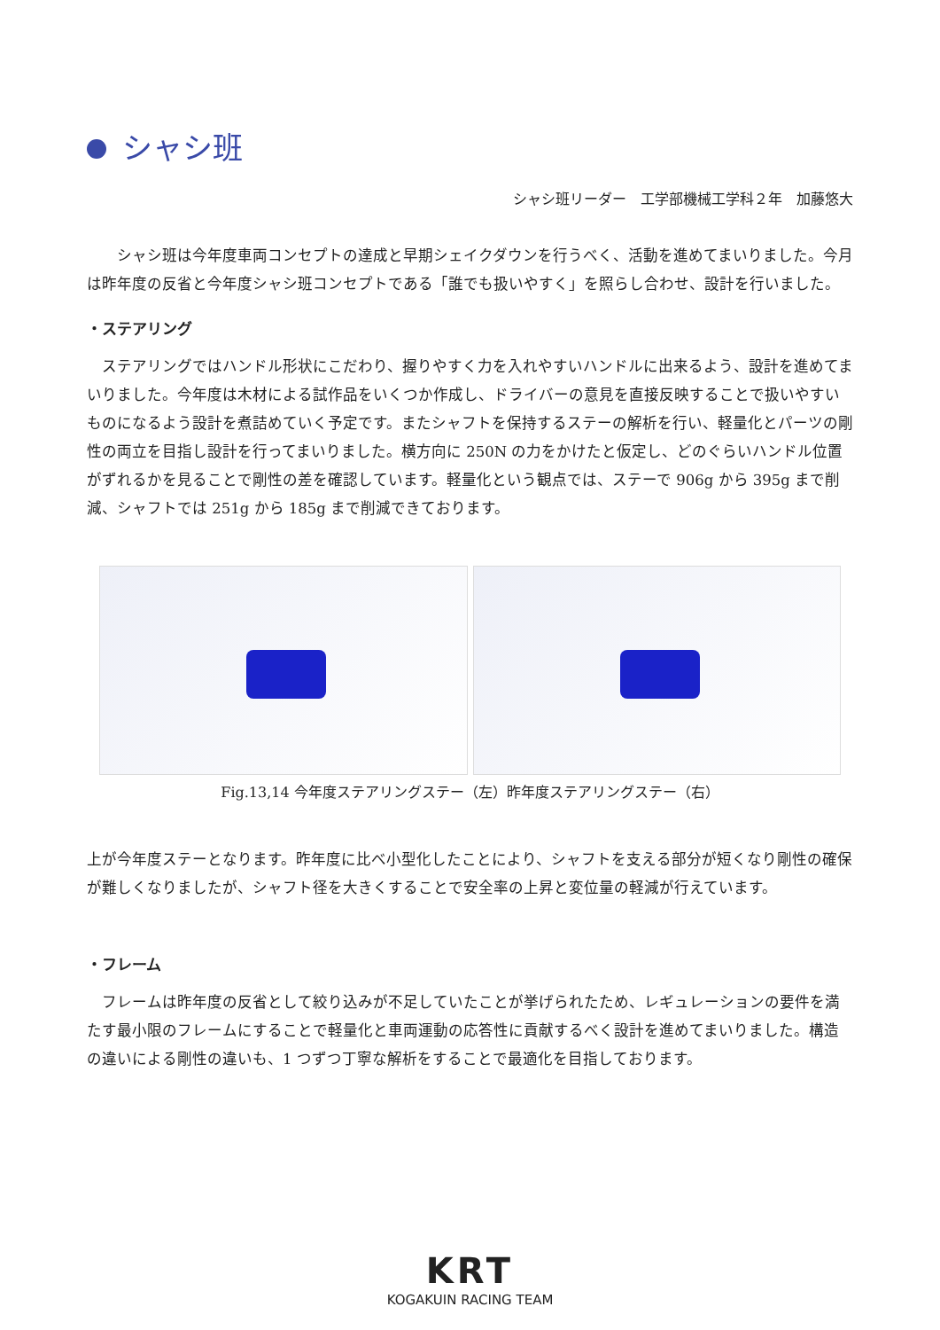シャシ班
シャシ班リーダー　工学部機械工学科２年　加藤悠大
　シャシ班は今年度車両コンセプトの達成と早期シェイクダウンを行うべく、活動を進めてまいりました。今月は昨年度の反省と今年度シャシ班コンセプトである「誰でも扱いやすく」を照らし合わせ、設計を行いました。
・ステアリング
ステアリングではハンドル形状にこだわり、握りやすく力を入れやすいハンドルに出来るよう、設計を進めてまいりました。今年度は木材による試作品をいくつか作成し、ドライバーの意見を直接反映することで扱いやすいものになるよう設計を煮詰めていく予定です。またシャフトを保持するステーの解析を行い、軽量化とパーツの剛性の両立を目指し設計を行ってまいりました。横方向に 250N の力をかけたと仮定し、どのぐらいハンドル位置がずれるかを見ることで剛性の差を確認しています。軽量化という観点では、ステーで 906g から 395g まで削減、シャフトでは 251g から 185g まで削減できております。
Fig.13,14 今年度ステアリングステー（左）昨年度ステアリングステー（右）
上が今年度ステーとなります。昨年度に比べ小型化したことにより、シャフトを支える部分が短くなり剛性の確保が難しくなりましたが、シャフト径を大きくすることで安全率の上昇と変位量の軽減が行えています。
・フレーム
フレームは昨年度の反省として絞り込みが不足していたことが挙げられたため、レギュレーションの要件を満たす最小限のフレームにすることで軽量化と車両運動の応答性に貢献するべく設計を進めてまいりました。構造の違いによる剛性の違いも、1 つずつ丁寧な解析をすることで最適化を目指しております。
KRT
KOGAKUIN RACING TEAM